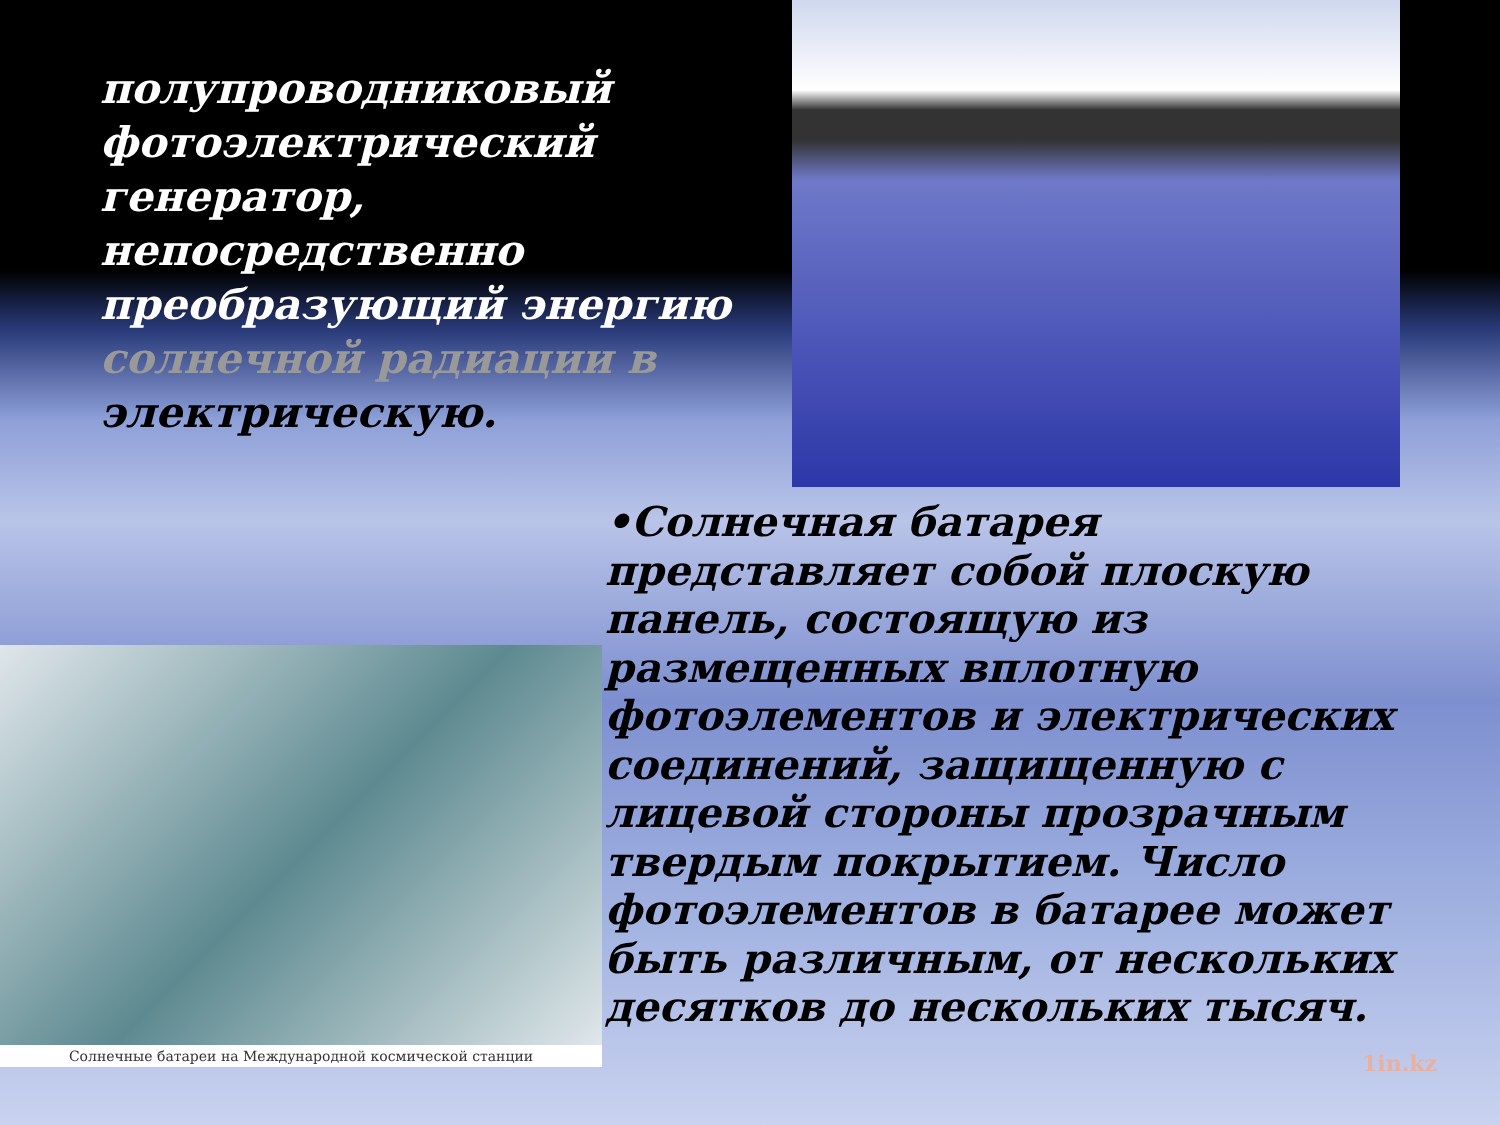полупроводниковый фотоэлектрический генератор, непосредственно преобразующий энергию солнечной радиации в электрическую.
•Солнечная батарея представляет собой плоскую панель, состоящую из размещенных вплотную фотоэлементов и электрических соединений, защищенную с лицевой стороны прозрачным твердым покрытием. Число фотоэлементов в батарее может быть различным, от нескольких десятков до нескольких тысяч.
Солнечные батареи на Международной космической станции
1in.kz